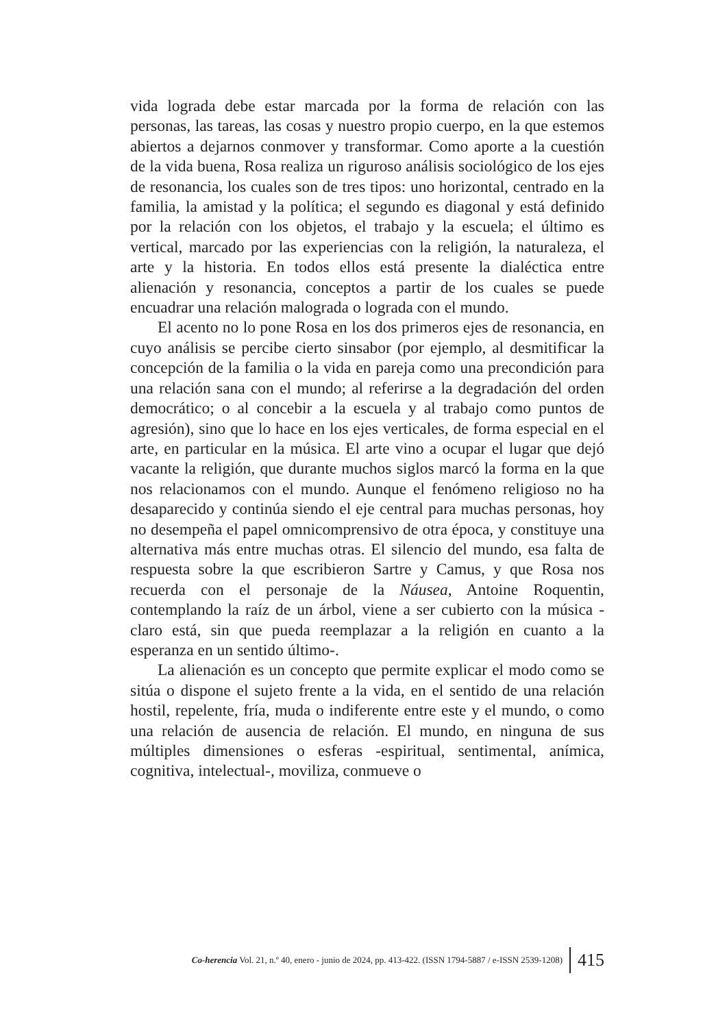vida lograda debe estar marcada por la forma de relación con las personas, las tareas, las cosas y nuestro propio cuerpo, en la que estemos abiertos a dejarnos conmover y transformar. Como aporte a la cuestión de la vida buena, Rosa realiza un riguroso análisis sociológico de los ejes de resonancia, los cuales son de tres tipos: uno horizontal, centrado en la familia, la amistad y la política; el segundo es diagonal y está definido por la relación con los objetos, el trabajo y la escuela; el último es vertical, marcado por las experiencias con la religión, la naturaleza, el arte y la historia. En todos ellos está presente la dialéctica entre alienación y resonancia, conceptos a partir de los cuales se puede encuadrar una relación malograda o lograda con el mundo.
El acento no lo pone Rosa en los dos primeros ejes de resonancia, en cuyo análisis se percibe cierto sinsabor (por ejemplo, al desmitificar la concepción de la familia o la vida en pareja como una precondición para una relación sana con el mundo; al referirse a la degradación del orden democrático; o al concebir a la escuela y al trabajo como puntos de agresión), sino que lo hace en los ejes verticales, de forma especial en el arte, en particular en la música. El arte vino a ocupar el lugar que dejó vacante la religión, que durante muchos siglos marcó la forma en la que nos relacionamos con el mundo. Aunque el fenómeno religioso no ha desaparecido y continúa siendo el eje central para muchas personas, hoy no desempeña el papel omnicomprensivo de otra época, y constituye una alternativa más entre muchas otras. El silencio del mundo, esa falta de respuesta sobre la que escribieron Sartre y Camus, y que Rosa nos recuerda con el personaje de la Náusea, Antoine Roquentin, contemplando la raíz de un árbol, viene a ser cubierto con la música -claro está, sin que pueda reemplazar a la religión en cuanto a la esperanza en un sentido último-.
La alienación es un concepto que permite explicar el modo como se sitúa o dispone el sujeto frente a la vida, en el sentido de una relación hostil, repelente, fría, muda o indiferente entre este y el mundo, o como una relación de ausencia de relación. El mundo, en ninguna de sus múltiples dimensiones o esferas -espiritual, sentimental, anímica, cognitiva, intelectual-, moviliza, conmueve o
Co-herencia Vol. 21, n.º 40, enero - junio de 2024, pp. 413-422. (ISSN 1794-5887 / e-ISSN 2539-1208) 415